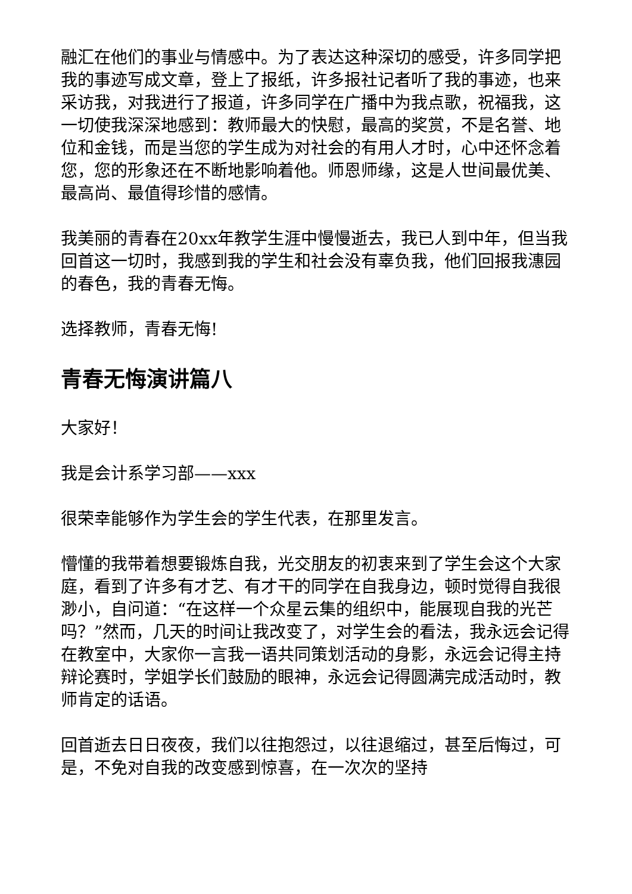融汇在他们的事业与情感中。为了表达这种深切的感受，许多同学把我的事迹写成文章，登上了报纸，许多报社记者听了我的事迹，也来采访我，对我进行了报道，许多同学在广播中为我点歌，祝福我，这一切使我深深地感到：教师最大的快慰，最高的奖赏，不是名誉、地位和金钱，而是当您的学生成为对社会的有用人才时，心中还怀念着您，您的形象还在不断地影响着他。师恩师缘，这是人世间最优美、最高尚、最值得珍惜的感情。
我美丽的青春在20xx年教学生涯中慢慢逝去，我已人到中年，但当我回首这一切时，我感到我的学生和社会没有辜负我，他们回报我潓园的春色，我的青春无悔。
选择教师，青春无悔!
青春无悔演讲篇八
大家好！
我是会计系学习部——xxx
很荣幸能够作为学生会的学生代表，在那里发言。
懵懂的我带着想要锻炼自我，光交朋友的初衷来到了学生会这个大家庭，看到了许多有才艺、有才干的同学在自我身边，顿时觉得自我很渺小，自问道：“在这样一个众星云集的组织中，能展现自我的光芒吗？”然而，几天的时间让我改变了，对学生会的看法，我永远会记得在教室中，大家你一言我一语共同策划活动的身影，永远会记得主持辩论赛时，学姐学长们鼓励的眼神，永远会记得圆满完成活动时，教师肯定的话语。
回首逝去日日夜夜，我们以往抱怨过，以往退缩过，甚至后悔过，可是，不免对自我的改变感到惊喜，在一次次的坚持